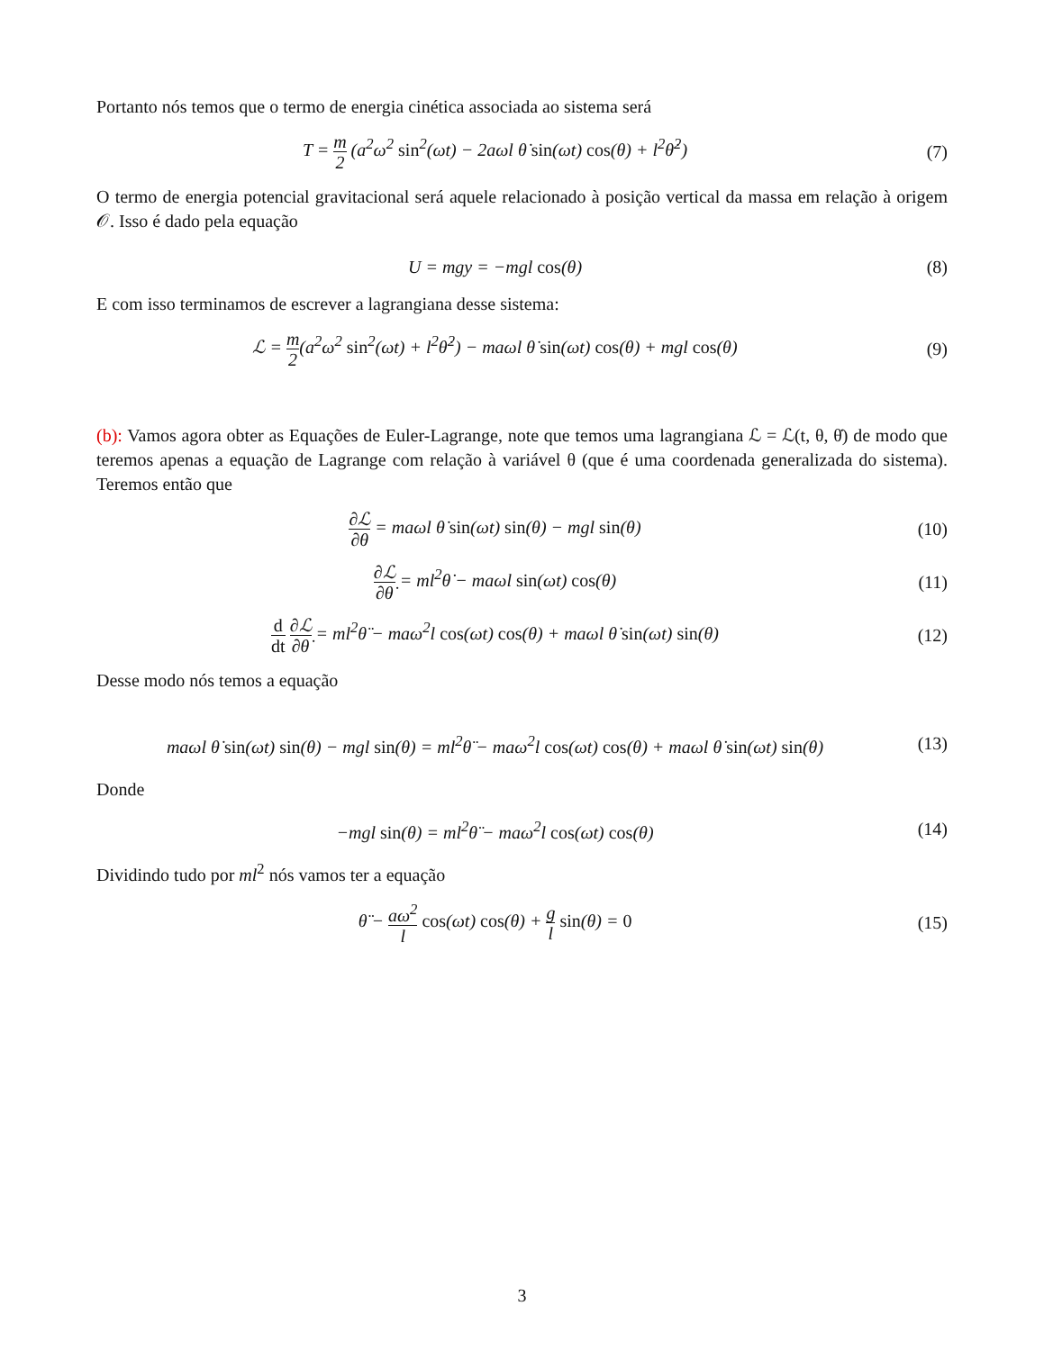Portanto nós temos que o termo de energia cinética associada ao sistema será
T = m 2 (a<sup>2</sup>ω<sup>2</sup> sin<sup>2</sup>(ωt) − 2aωl θ̇ sin(ωt) cos(θ) + l<sup>2</sup>θ̇<sup>2</sup>)
(7)
O termo de energia potencial gravitacional será aquele relacionado à posição vertical da massa em relação à origem 𝒪. Isso é dado pela equação
U = mgy = −mgl cos(θ) (8)
E com isso terminamos de escrever a lagrangiana desse sistema:
ℒ = m 2(a<sup>2</sup>ω<sup>2</sup> sin<sup>2</sup>(ωt) + l<sup>2</sup>θ̇<sup>2</sup>) − maωl θ̇ sin(ωt) cos(θ) + mgl cos(θ)
(9)
(b): Vamos agora obter as Equações de Euler-Lagrange, note que temos uma lagrangiana ℒ = ℒ(t, θ, θ̇) de modo que teremos apenas a equação de Lagrange com relação à variável θ (que é uma coordenada generalizada do sistema). Teremos então que
∂ℒ ∂θ = maωl θ̇ sin(ωt) sin(θ) − mgl sin(θ)
(10)
∂ℒ ∂θ̇ = ml<sup>2</sup>θ̇ − maωl sin(ωt) cos(θ)
(11)
d dt ∂ℒ ∂θ̇ = ml<sup>2</sup>θ̈ − maω<sup>2</sup>l cos(ωt) cos(θ) + maωl θ̇ sin(ωt) sin(θ)
(12)
Desse modo nós temos a equação
maωl θ̇ sin(ωt) sin(θ) − mgl sin(θ) = ml<sup>2</sup>θ̈ − maω<sup>2</sup>l cos(ωt) cos(θ) + maωl θ̇ sin(ωt) sin(θ)
(13)
Donde
−mgl sin(θ) = ml<sup>2</sup>θ̈ − maω<sup>2</sup>l cos(ωt) cos(θ)
(14)
Dividindo tudo por ml<sup>2</sup> nós vamos ter a equação
θ̈ − aω<sup>2</sup> l cos(ωt) cos(θ) + g l sin(θ) = 0
(15)
3